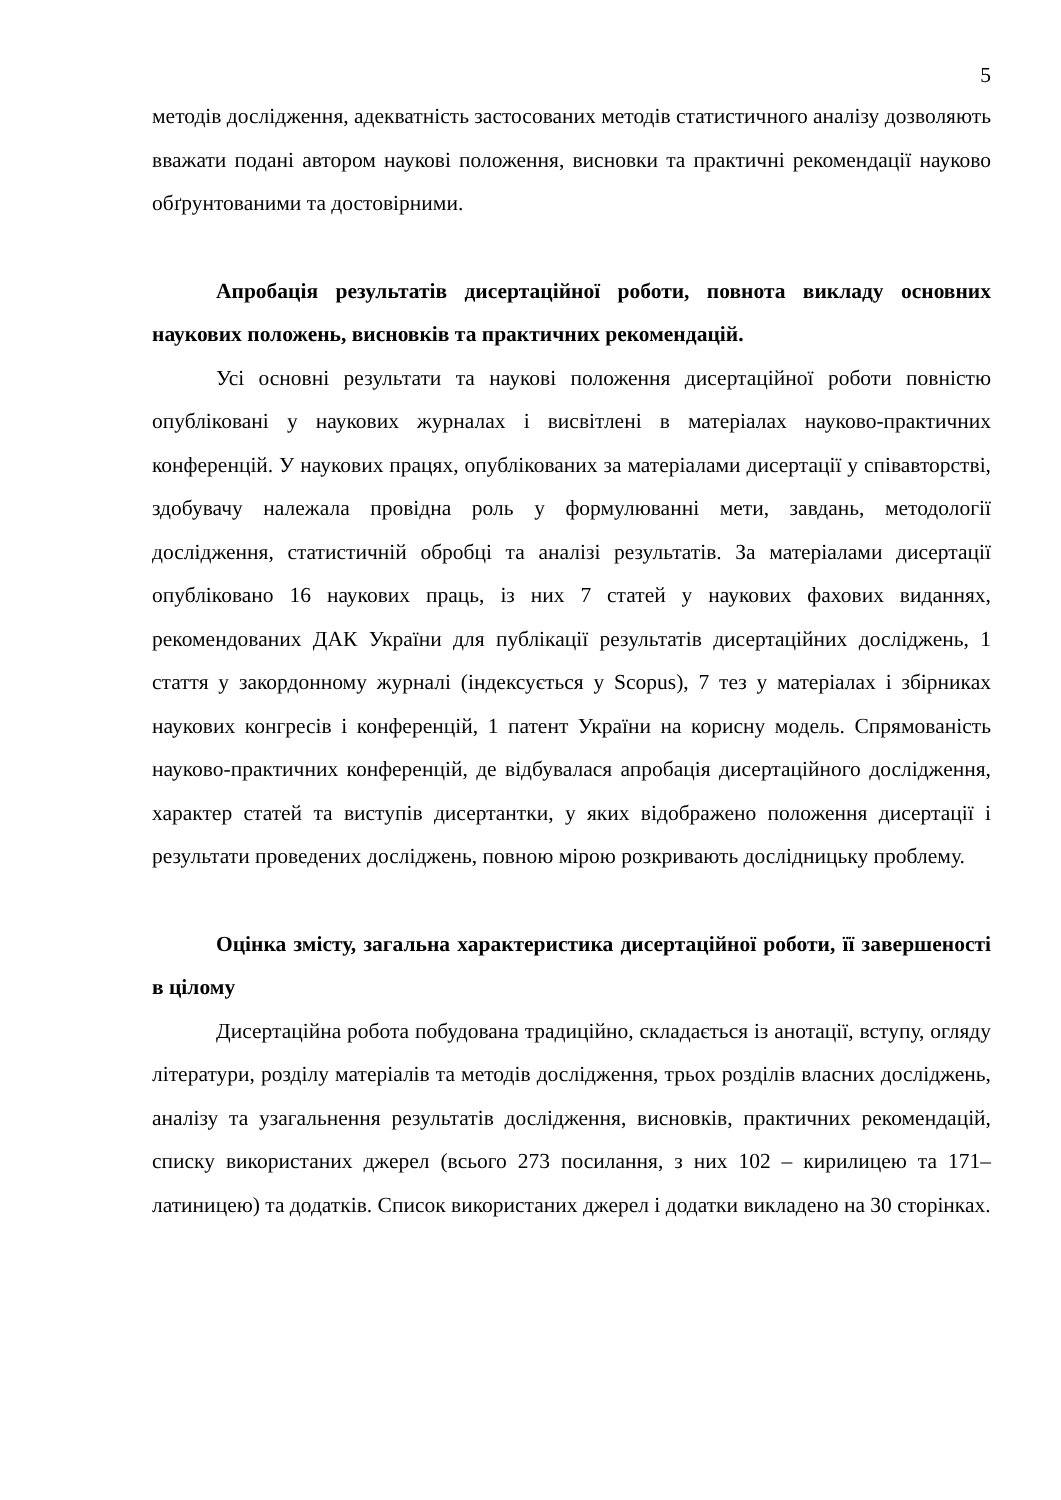5
методів дослідження, адекватність застосованих методів статистичного аналізу дозволяють вважати подані автором наукові положення, висновки та практичні рекомендації науково обґрунтованими та достовірними.
Апробація результатів дисертаційної роботи, повнота викладу основних наукових положень, висновків та практичних рекомендацій.
Усі основні результати та наукові положення дисертаційної роботи повністю опубліковані у наукових журналах і висвітлені в матеріалах науково-практичних конференцій. У наукових працях, опублікованих за матеріалами дисертації у співавторстві, здобувачу належала провідна роль у формулюванні мети, завдань, методології дослідження, статистичній обробці та аналізі результатів. За матеріалами дисертації опубліковано 16 наукових праць, із них 7 статей у наукових фахових виданнях, рекомендованих ДАК України для публікації результатів дисертаційних досліджень, 1 стаття у закордонному журналі (індексується у Scopus), 7 тез у матеріалах і збірниках наукових конгресів і конференцій, 1 патент України на корисну модель. Спрямованість науково-практичних конференцій, де відбувалася апробація дисертаційного дослідження, характер статей та виступів дисертантки, у яких відображено положення дисертації і результати проведених досліджень, повною мірою розкривають дослідницьку проблему.
Оцінка змісту, загальна характеристика дисертаційної роботи, її завершеності в цілому
Дисертаційна робота побудована традиційно, складається із анотації, вступу, огляду літератури, розділу матеріалів та методів дослідження, трьох розділів власних досліджень, аналізу та узагальнення результатів дослідження, висновків, практичних рекомендацій, списку використаних джерел (всього 273 посилання, з них 102 – кирилицею та 171– латиницею) та додатків. Список використаних джерел і додатки викладено на 30 сторінках.